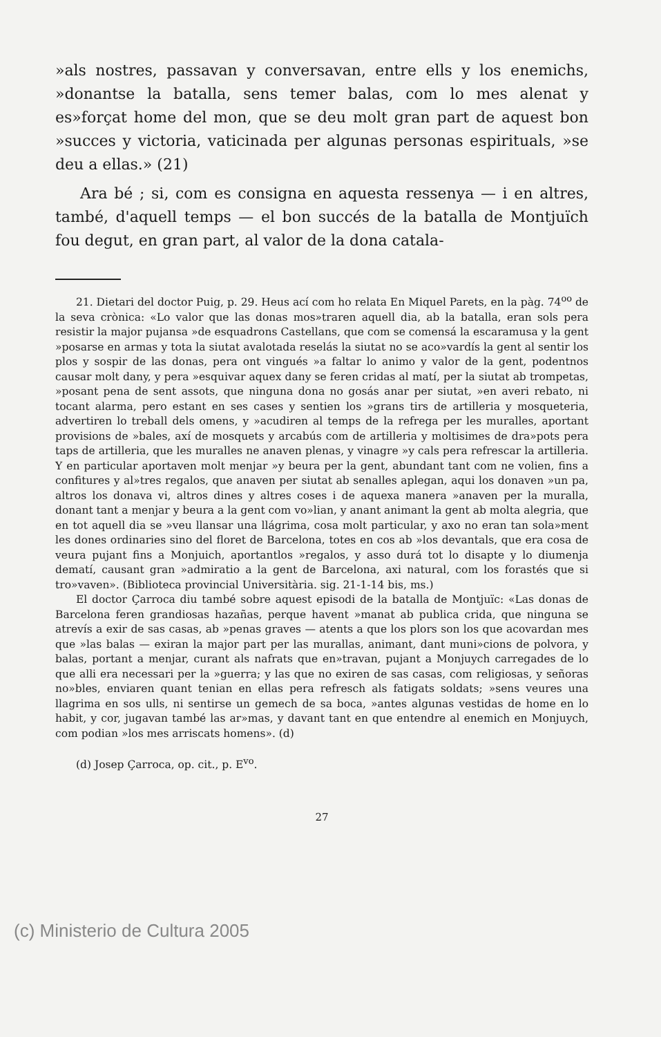»als nostres, passavan y conversavan, entre ells y los enemichs, »donantse la batalla, sens temer balas, com lo mes alenat y es»forçat home del mon, que se deu molt gran part de aquest bon »succes y victoria, vaticinada per algunas personas espirituals, »se deu a ellas.» (21)
Ara bé ; si, com es consigna en aquesta ressenya — i en altres, també, d'aquell temps — el bon succés de la batalla de Montjuïch fou degut, en gran part, al valor de la dona catala-
21. Dietari del doctor Puig, p. 29. Heus ací com ho relata En Miquel Parets, en la pàg. 74<sup>oo</sup> de la seva crònica: «Lo valor que las donas mos»traren aquell dia, ab la batalla, eran sols pera resistir la major pujansa »de esquadrons Castellans, que com se comensá la escaramusa y la gent »posarse en armas y tota la siutat avalotada reselás la siutat no se aco»vardís la gent al sentir los plos y sospir de las donas, pera ont vingués »a faltar lo animo y valor de la gent, podentnos causar molt dany, y pera »esquivar aquex dany se feren cridas al matí, per la siutat ab trompetas, »posant pena de sent assots, que ninguna dona no gosás anar per siutat, »en averi rebato, ni tocant alarma, pero estant en ses cases y sentien los »grans tirs de artilleria y mosqueteria, advertiren lo treball dels omens, y »acudiren al temps de la refrega per les muralles, aportant provisions de »bales, axí de mosquets y arcabús com de artilleria y moltisimes de dra»pots pera taps de artilleria, que les muralles ne anaven plenas, y vinagre »y cals pera refrescar la artilleria. Y en particular aportaven molt menjar »y beura per la gent, abundant tant com ne volien, fins a confitures y al»tres regalos, que anaven per siutat ab senalles aplegan, aqui los donaven »un pa, altros los donava vi, altros dines y altres coses i de aquexa manera »anaven per la muralla, donant tant a menjar y beura a la gent com vo»lian, y anant animant la gent ab molta alegria, que en tot aquell dia se »veu llansar una llágrima, cosa molt particular, y axo no eran tan sola»ment les dones ordinaries sino del floret de Barcelona, totes en cos ab »los devantals, que era cosa de veura pujant fins a Monjuich, aportantlos »regalos, y asso durá tot lo disapte y lo diumenja dematí, causant gran »admiratio a la gent de Barcelona, axi natural, com los forastés que si tro»vaven». (Biblioteca provincial Universitària. sig. 21-1-14 bis, ms.)
El doctor Çarroca diu també sobre aquest episodi de la batalla de Montjuïc: «Las donas de Barcelona feren grandiosas hazañas, perque havent »manat ab publica crida, que ninguna se atrevís a exir de sas casas, ab »penas graves — atents a que los plors son los que acovardan mes que »las balas — exiran la major part per las murallas, animant, dant muni»cions de polvora, y balas, portant a menjar, curant als nafrats que en»travan, pujant a Monjuych carregades de lo que alli era necessari per la »guerra; y las que no exiren de sas casas, com religiosas, y señoras no»bles, enviaren quant tenian en ellas pera refresch als fatigats soldats; »sens veures una llagrima en sos ulls, ni sentirse un gemech de sa boca, »antes algunas vestidas de home en lo habit, y cor, jugavan també las ar»mas, y davant tant en que entendre al enemich en Monjuych, com podian »los mes arriscats homens». (d)
(d) Josep Çarroca, op. cit., p. E<sup>vo</sup>.
27
(c) Ministerio de Cultura 2005